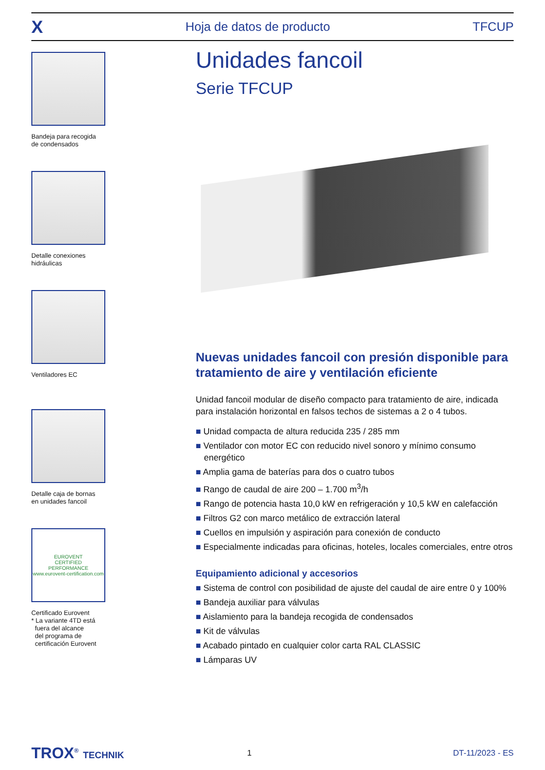X Hoja de datos de producto TFCUP
Bandeja para recogida
de condensados
Detalle conexiones
hidráulicas
Ventiladores EC
Detalle caja de bornas
en unidades fancoil
EUROVENT
CERTIFIED
PERFORMANCE
www.eurovent-certification.com
Certificado Eurovent
* La variante 4TD está
fuera del alcance
del programa de
certificación Eurovent
Unidades fancoil
Serie TFCUP
Nuevas unidades fancoil con presión disponible para tratamiento de aire y ventilación eficiente
Unidad fancoil modular de diseño compacto para tratamiento de aire, indicada para instalación horizontal en falsos techos de sistemas a 2 o 4 tubos.
Unidad compacta de altura reducida 235 / 285 mm
Ventilador con motor EC con reducido nivel sonoro y mínimo consumo energético
Amplia gama de baterías para dos o cuatro tubos
Rango de caudal de aire 200 – 1.700 m<sup>3</sup>/h
Rango de potencia hasta 10,0 kW en refrigeración y 10,5 kW en calefacción
Filtros G2 con marco metálico de extracción lateral
Cuellos en impulsión y aspiración para conexión de conducto
Especialmente indicadas para oficinas, hoteles, locales comerciales, entre otros
Equipamiento adicional y accesorios
Sistema de control con posibilidad de ajuste del caudal de aire entre 0 y 100%
Bandeja auxiliar para válvulas
Aislamiento para la bandeja recogida de condensados
Kit de válvulas
Acabado pintado en cualquier color carta RAL CLASSIC
Lámparas UV
TROX<sup>®</sup> TECHNIK 1 DT-11/2023 - ES